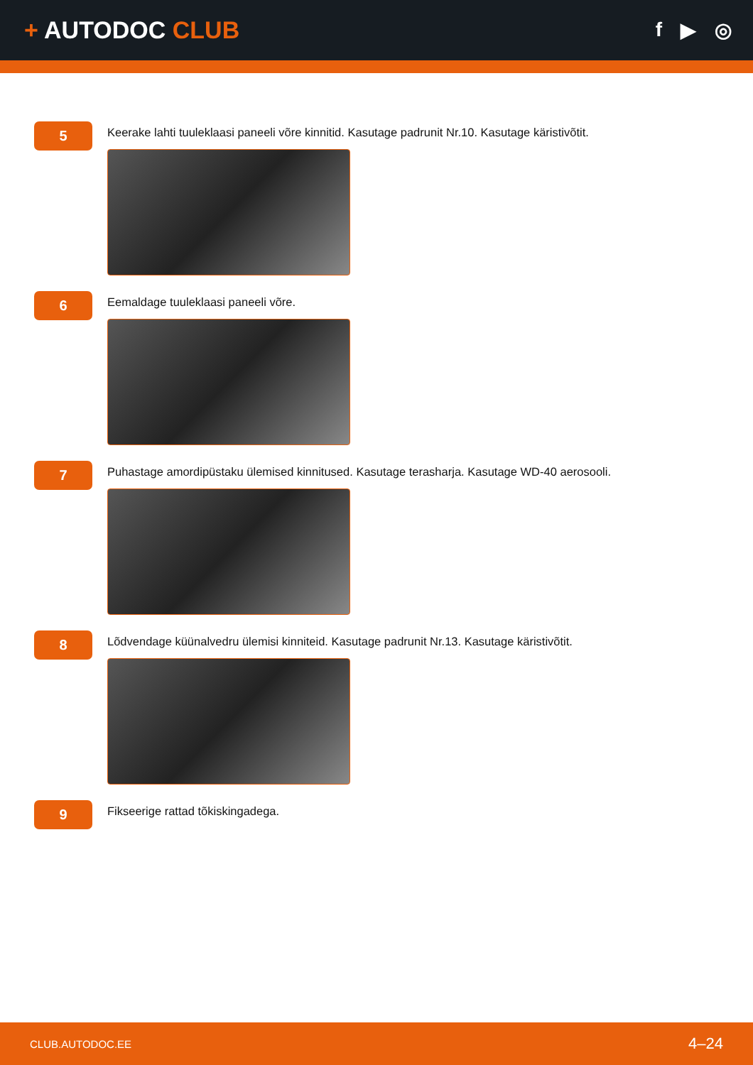+ AUTODOC CLUB
f ▶ ◎
5
Keerake lahti tuuleklaasi paneeli võre kinnitid. Kasutage padrunit Nr.10. Kasutage käristivõtit.
6
Eemaldage tuuleklaasi paneeli võre.
7
Puhastage amordipüstaku ülemised kinnitused. Kasutage terasharja. Kasutage WD-40 aerosooli.
8
Lõdvendage küünalvedru ülemisi kinniteid. Kasutage padrunit Nr.13. Kasutage käristivõtit.
9
Fikseerige rattad tõkiskingadega.
CLUB.AUTODOC.EE 4–24